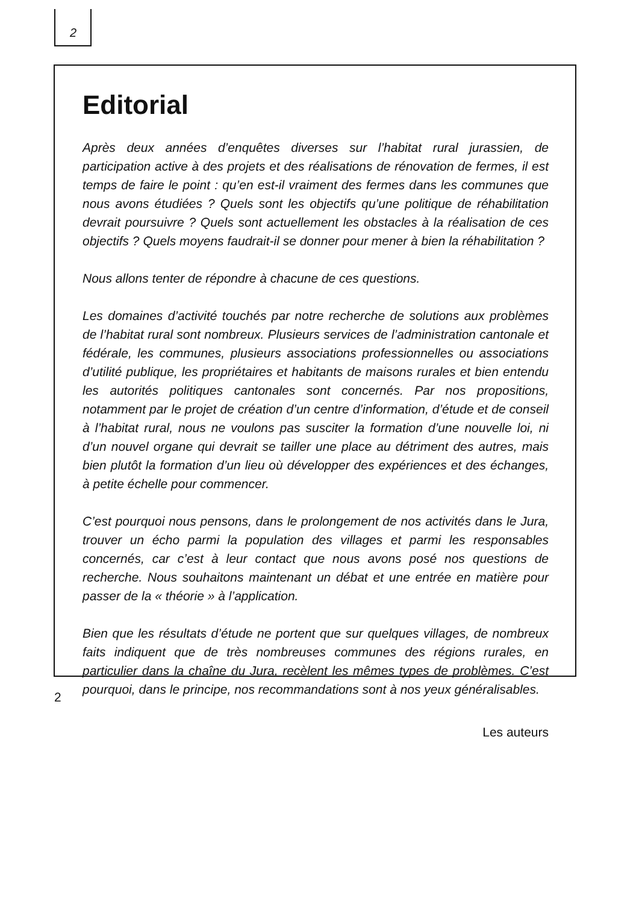2
Editorial
Après deux années d’enquêtes diverses sur l’habitat rural jurassien, de participation active à des projets et des réalisations de rénovation de fermes, il est temps de faire le point : qu’en est-il vraiment des fermes dans les communes que nous avons étudiées ? Quels sont les objectifs qu’une politique de réhabilitation devrait poursuivre ? Quels sont actuellement les obstacles à la réalisation de ces objectifs ? Quels moyens faudrait-il se donner pour mener à bien la réhabilitation ?
Nous allons tenter de répondre à chacune de ces questions.
Les domaines d’activité touchés par notre recherche de solutions aux problèmes de l’habitat rural sont nombreux. Plusieurs services de l’administration cantonale et fédérale, les communes, plusieurs associations professionnelles ou associations d’utilité publique, les propriétaires et habitants de maisons rurales et bien entendu les autorités politiques cantonales sont concernés. Par nos propositions, notamment par le projet de création d’un centre d’information, d’étude et de conseil à l’habitat rural, nous ne voulons pas susciter la formation d’une nouvelle loi, ni d’un nouvel organe qui devrait se tailler une place au détriment des autres, mais bien plutôt la formation d’un lieu où développer des expériences et des échanges, à petite échelle pour commencer.
C’est pourquoi nous pensons, dans le prolongement de nos activités dans le Jura, trouver un écho parmi la population des villages et parmi les responsables concernés, car c’est à leur contact que nous avons posé nos questions de recherche. Nous souhaitons maintenant un débat et une entrée en matière pour passer de la « théorie » à l’application.
Bien que les résultats d’étude ne portent que sur quelques villages, de nombreux faits indiquent que de très nombreuses communes des régions rurales, en particulier dans la chaîne du Jura, recèlent les mêmes types de problèmes. C’est pourquoi, dans le principe, nos recommandations sont à nos yeux généralisables.
Les auteurs
2